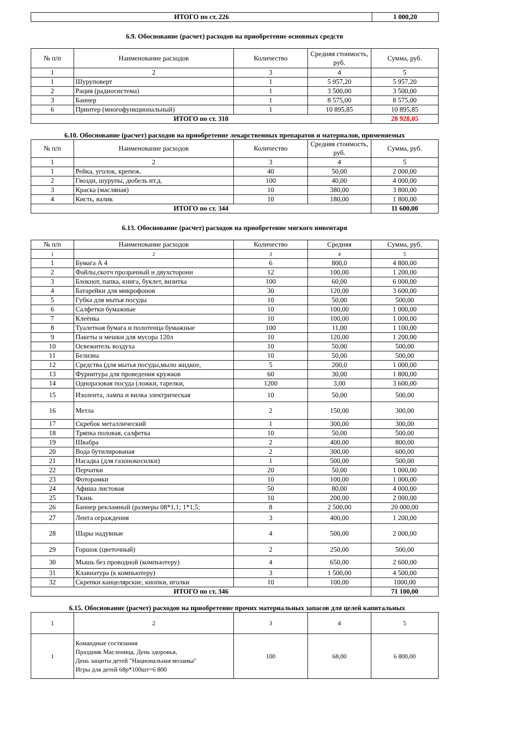| ИТОГО по ст. 226 | 1 000,20 |
6.9. Обоснование (расчет) расходов на приобретение основных средств
| № п/п | Наименование расходов | Количество | Средняя стоимость, руб. | Сумма, руб. |
| --- | --- | --- | --- | --- |
| 1 | 2 | 3 | 4 | 5 |
| 1 | Шуруповерт | 1 | 5 957,20 | 5 957,20 |
| 2 | Рация (радиосистема) | 1 | 3 500,00 | 3 500,00 |
| 3 | Баннер | 1 | 8 575,00 | 8 575,00 |
| 6 | Принтер (многофункциональный) | 1 | 10 895,85 | 10 895,85 |
| ИТОГО по ст. 310 | | | | 28 928,05 |
6.10. Обоснование (расчет) расходов на приобретение лекарственных препаратов и материалов, применяемых
| № п/п | Наименование расходов | Количество | Средняя стоимость, руб. | Сумма, руб. |
| --- | --- | --- | --- | --- |
| 1 | 2 | 3 | 4 | 5 |
| 1 | Рейка, уголок, крепеж. | 40 | 50,00 | 2 000,00 |
| 2 | Гвозди, шурупы, дюбель ит.д. | 100 | 40,00 | 4 000,00 |
| 3 | Краска (масляная) | 10 | 380,00 | 3 800,00 |
| 4 | Кисть, валик | 10 | 180,00 | 1 800,00 |
| ИТОГО по ст. 344 | | | | 11 600,00 |
6.13. Обоснование (расчет) расходов на приобретение мягкого инвентаря
| № п/п | Наименование расходов | Количество | Средняя | Сумма, руб. |
| --- | --- | --- | --- | --- |
| 1 | 2 | 3 | 4 | 5 |
| 1 | Бумага А 4 | 6 | 800,0 | 4 800,00 |
| 2 | Файлы,скотч прозрачный и двухсторонн | 12 | 100,00 | 1 200,00 |
| 3 | Блокнот, папка, книга, буклет, визитка | 100 | 60,00 | 6 000,00 |
| 4 | Батарейки для микрофонов | 30 | 120,00 | 3 600,00 |
| 5 | Губка для мытья посуды | 10 | 50,00 | 500,00 |
| 6 | Салфетки бумажные | 10 | 100,00 | 1 000,00 |
| 7 | Клеёнка | 10 | 100,00 | 1 000,00 |
| 8 | Туалетная бумага и полотенца бумажные | 100 | 11,00 | 1 100,00 |
| 9 | Пакеты и мешки для мусора 120л | 10 | 120,00 | 1 200,00 |
| 10 | Освежитель воздуха | 10 | 50,00 | 500,00 |
| 11 | Белизна | 10 | 50,00 | 500,00 |
| 12 | Средства (для мытья посуды,мыло жидкое, | 5 | 200,0 | 1 000,00 |
| 13 | Фурнитура для проведения кружков | 60 | 30,00 | 1 800,00 |
| 14 | Одноразовая посуда (ложки, тарелки, | 1200 | 3,00 | 3 600,00 |
| 15 | Изолента, лампа и вилка электрическая | 10 | 50,00 | 500,00 |
| 16 | Метла | 2 | 150,00 | 300,00 |
| 17 | Скребок металлический | 1 | 300,00 | 300,00 |
| 18 | Тряпка половая, салфетка | 10 | 50,00 | 500,00 |
| 19 | Швабра | 2 | 400,00 | 800,00 |
| 20 | Вода бутилированая | 2 | 300,00 | 600,00 |
| 21 | Насадка (для газонокосилки) | 1 | 500,00 | 500,00 |
| 22 | Перчатки | 20 | 50,00 | 1 000,00 |
| 23 | Фоторамки | 10 | 100,00 | 1 000,00 |
| 24 | Афиша листовая | 50 | 80,00 | 4 000,00 |
| 25 | Ткань | 10 | 200,00 | 2 000,00 |
| 26 | Баннер рекламный (размеры 08*1,1; 1*1,5; | 8 | 2 500,00 | 20 000,00 |
| 27 | Лента ограждения | 3 | 400,00 | 1 200,00 |
| 28 | Шары надувные | 4 | 500,00 | 2 000,00 |
| 29 | Горшок (цветочный) | 2 | 250,00 | 500,00 |
| 30 | Мышь без проводной (компьютеру) | 4 | 650,00 | 2 600,00 |
| 31 | Клавиатура (к компьютеру) | 3 | 1 500,00 | 4 500,00 |
| 32 | Скрепки канцелярские, кнопки, иголки | 10 | 100,00 | 1000,00 |
| ИТОГО по ст. 346 | | | | 71 100,00 |
6.15. Обоснование (расчет) расходов на приобретение прочих материальных запасов для целей капитальных
| 1 | 2 | 3 | 4 | 5 |
| 1 | Командные состязания Праздник Масленица, День здоровья, День защиты детей "Национальная мозаика" Игры для детей 68р*100шт=6 800 | 100 | 68,00 | 6 800,00 |